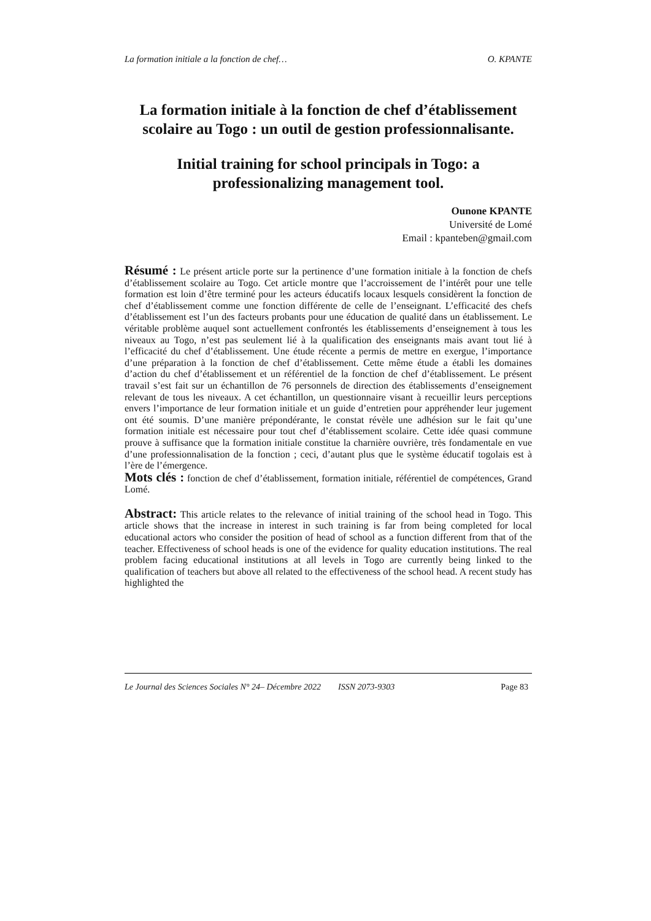La formation initiale a la fonction de chef… O. KPANTE
La formation initiale à la fonction de chef d’établissement scolaire au Togo : un outil de gestion professionnalisante.
Initial training for school principals in Togo: a professionalizing management tool.
Ounone KPANTE
Université de Lomé
Email : kpanteben@gmail.com
Résumé : Le présent article porte sur la pertinence d’une formation initiale à la fonction de chefs d’établissement scolaire au Togo. Cet article montre que l’accroissement de l’intérêt pour une telle formation est loin d’être terminé pour les acteurs éducatifs locaux lesquels considèrent la fonction de chef d’établissement comme une fonction différente de celle de l’enseignant. L’efficacité des chefs d’établissement est l’un des facteurs probants pour une éducation de qualité dans un établissement. Le véritable problème auquel sont actuellement confrontés les établissements d’enseignement à tous les niveaux au Togo, n’est pas seulement lié à la qualification des enseignants mais avant tout lié à l’efficacité du chef d’établissement. Une étude récente a permis de mettre en exergue, l’importance d’une préparation à la fonction de chef d’établissement. Cette même étude a établi les domaines d’action du chef d’établissement et un référentiel de la fonction de chef d’établissement. Le présent travail s’est fait sur un échantillon de 76 personnels de direction des établissements d’enseignement relevant de tous les niveaux. A cet échantillon, un questionnaire visant à recueillir leurs perceptions envers l’importance de leur formation initiale et un guide d’entretien pour appréhender leur jugement ont été soumis. D’une manière prépondérante, le constat révèle une adhésion sur le fait qu’une formation initiale est nécessaire pour tout chef d’établissement scolaire. Cette idée quasi commune prouve à suffisance que la formation initiale constitue la charnière ouvrière, très fondamentale en vue d’une professionnalisation de la fonction ; ceci, d’autant plus que le système éducatif togolais est à l’ère de l’émergence.
Mots clés : fonction de chef d’établissement, formation initiale, référentiel de compétences, Grand Lomé.
Abstract: This article relates to the relevance of initial training of the school head in Togo. This article shows that the increase in interest in such training is far from being completed for local educational actors who consider the position of head of school as a function different from that of the teacher. Effectiveness of school heads is one of the evidence for quality education institutions. The real problem facing educational institutions at all levels in Togo are currently being linked to the qualification of teachers but above all related to the effectiveness of the school head. A recent study has highlighted the
Le Journal des Sciences Sociales N° 24– Décembre 2022 ISSN 2073-9303 Page 83